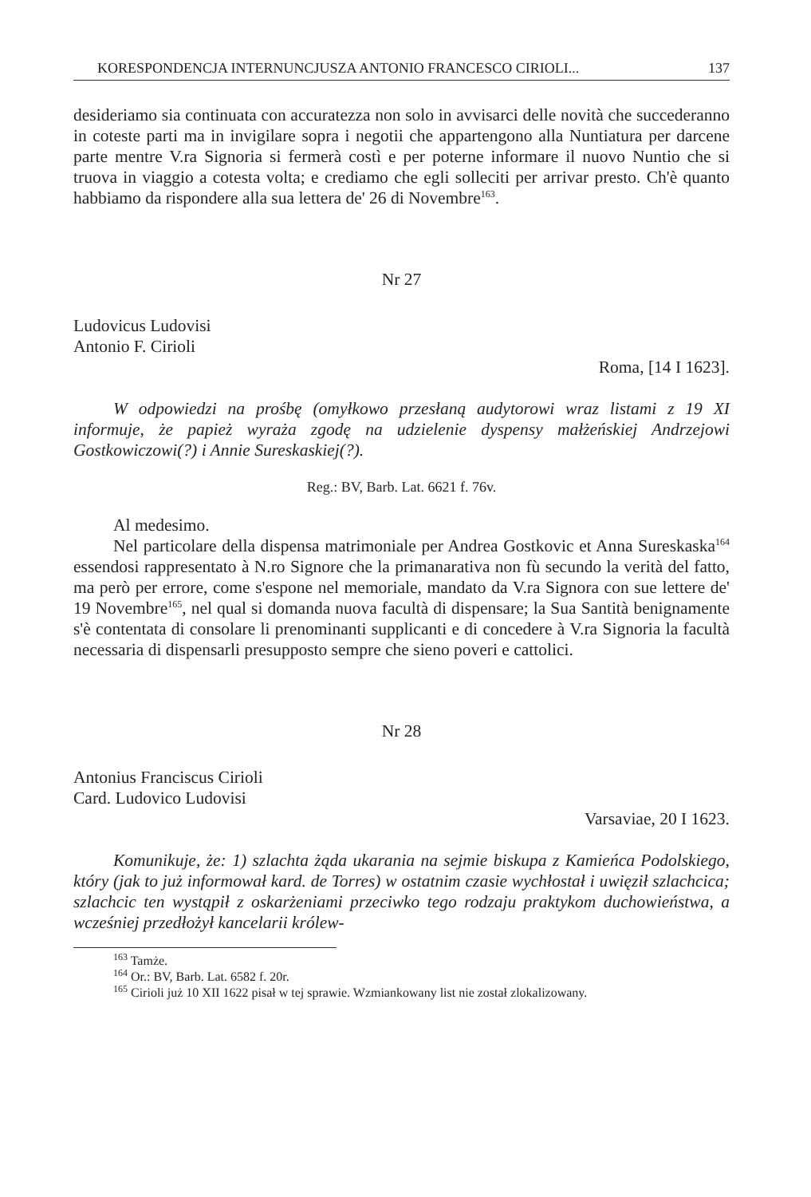KORESPONDENCJA INTERNUNCJUSZA ANTONIO FRANCESCO CIRIOLI... 137
desideriamo sia continuata con accuratezza non solo in avvisarci delle novità che succederanno in coteste parti ma in invigilare sopra i negotii che appartengono alla Nuntiatura per darcene parte mentre V.ra Signoria si fermerà costì e per poterne informare il nuovo Nuntio che si truova in viaggio a cotesta volta; e crediamo che egli solleciti per arrivar presto. Ch'è quanto habbiamo da rispondere alla sua lettera de' 26 di Novembre<sup>163</sup>.
Nr 27
Ludovicus Ludovisi
Antonio F. Cirioli
Roma, [14 I 1623].
W odpowiedzi na prośbę (omyłkowo przesłaną audytorowi wraz listami z 19 XI informuje, że papież wyraża zgodę na udzielenie dyspensy małżeńskiej Andrzejowi Gostkowiczowi(?) i Annie Sureskaskiej(?).
Reg.: BV, Barb. Lat. 6621 f. 76v.
Al medesimo.
Nel particolare della dispensa matrimoniale per Andrea Gostkovic et Anna Sureskaska<sup>164</sup> essendosi rappresentato à N.ro Signore che la primanarativa non fù secundo la verità del fatto, ma però per errore, come s'espone nel memoriale, mandato da V.ra Signora con sue lettere de' 19 Novembre<sup>165</sup>, nel qual si domanda nuova facultà di dispensare; la Sua Santità benignamente s'è contentata di consolare li prenominanti supplicanti e di concedere à V.ra Signoria la facultà necessaria di dispensarli presupposto sempre che sieno poveri e cattolici.
Nr 28
Antonius Franciscus Cirioli
Card. Ludovico Ludovisi
Varsaviae, 20 I 1623.
Komunikuje, że: 1) szlachta żąda ukarania na sejmie biskupa z Kamieńca Podolskiego, który (jak to już informował kard. de Torres) w ostatnim czasie wychłostał i uwięził szlachcica; szlachcic ten wystąpił z oskarżeniami przeciwko tego rodzaju praktykom duchowieństwa, a wcześniej przedłożył kancelarii królew-
<sup>163</sup> Tamże.
<sup>164</sup> Or.: BV, Barb. Lat. 6582 f. 20r.
<sup>165</sup> Cirioli już 10 XII 1622 pisał w tej sprawie. Wzmiankowany list nie został zlokalizowany.